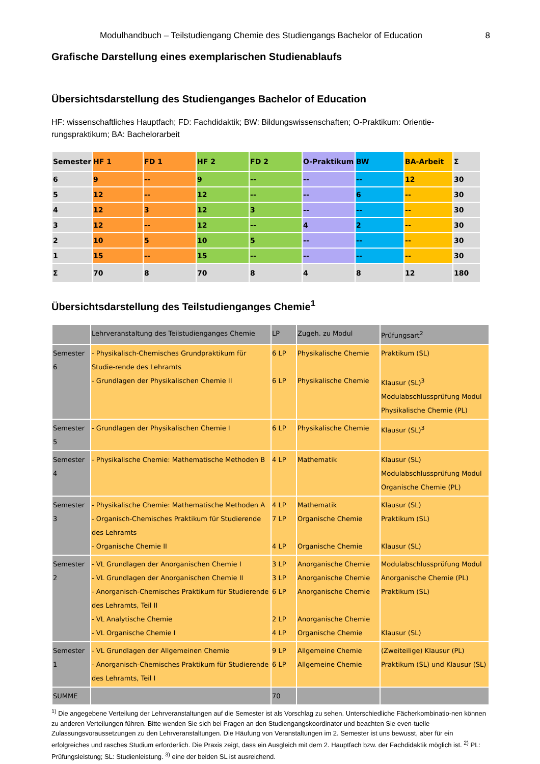Modulhandbuch – Teilstudiengang Chemie des Studiengangs Bachelor of Education 8
Grafische Darstellung eines exemplarischen Studienablaufs
Übersichtsdarstellung des Studienganges Bachelor of Education
HF: wissenschaftliches Hauptfach; FD: Fachdidaktik; BW: Bildungswissenschaften; O-Praktikum: Orientie-rungspraktikum; BA: Bachelorarbeit
| Semester | HF 1 | FD 1 | HF 2 | FD 2 | O-Praktikum | BW | BA-Arbeit | Σ |
| --- | --- | --- | --- | --- | --- | --- | --- | --- |
| 6 | 9 | -- | 9 | -- | -- | -- | 12 | 30 |
| 5 | 12 | -- | 12 | -- | -- | 6 | -- | 30 |
| 4 | 12 | 3 | 12 | 3 | -- | -- | -- | 30 |
| 3 | 12 | -- | 12 | -- | 4 | 2 | -- | 30 |
| 2 | 10 | 5 | 10 | 5 | -- | -- | -- | 30 |
| 1 | 15 | -- | 15 | -- | -- | -- | -- | 30 |
| Σ | 70 | 8 | 70 | 8 | 4 | 8 | 12 | 180 |
Übersichtsdarstellung des Teilstudienganges Chemie<sup>1</sup>
| | Lehrveranstaltung des Teilstudienganges Chemie | LP | Zugeh. zu Modul | Prüfungsart<sup>2</sup> |
| --- | --- | --- | --- | --- |
| Semester 6 | - Physikalisch-Chemisches Grundpraktikum für Studie-rende des Lehramts - Grundlagen der Physikalischen Chemie II | 6 LP 6 LP | Physikalische Chemie Physikalische Chemie | Praktikum (SL) Klausur (SL)<sup>3</sup> Modulabschlussprüfung Modul Physikalische Chemie (PL) |
| Semester 5 | - Grundlagen der Physikalischen Chemie I | 6 LP | Physikalische Chemie | Klausur (SL)<sup>3</sup> |
| Semester 4 | - Physikalische Chemie: Mathematische Methoden B | 4 LP | Mathematik | Klausur (SL) Modulabschlussprüfung Modul Organische Chemie (PL) |
| Semester 3 | - Physikalische Chemie: Mathematische Methoden A - Organisch-Chemisches Praktikum für Studierende des Lehramts - Organische Chemie II | 4 LP 7 LP 4 LP | Mathematik Organische Chemie Organische Chemie | Klausur (SL) Praktikum (SL) Klausur (SL) |
| Semester 2 | - VL Grundlagen der Anorganischen Chemie I - VL Grundlagen der Anorganischen Chemie II - Anorganisch-Chemisches Praktikum für Studierende des Lehramts, Teil II - VL Analytische Chemie - VL Organische Chemie I | 3 LP 3 LP 6 LP 2 LP 4 LP | Anorganische Chemie Anorganische Chemie Anorganische Chemie Anorganische Chemie Organische Chemie | Modulabschlussprüfung Modul Anorganische Chemie (PL) Praktikum (SL) Klausur (SL) |
| Semester 1 | - VL Grundlagen der Allgemeinen Chemie - Anorganisch-Chemisches Praktikum für Studierende des Lehramts, Teil I | 9 LP 6 LP | Allgemeine Chemie Allgemeine Chemie | (Zweiteilige) Klausur (PL) Praktikum (SL) und Klausur (SL) |
| SUMME | | 70 | | |
<sup>1)</sup> Die angegebene Verteilung der Lehrveranstaltungen auf die Semester ist als Vorschlag zu sehen. Unterschiedliche Fächerkombinatio-nen können zu anderen Verteilungen führen. Bitte wenden Sie sich bei Fragen an den Studiengangskoordinator und beachten Sie even-tuelle Zulassungsvoraussetzungen zu den Lehrveranstaltungen. Die Häufung von Veranstaltungen im 2. Semester ist uns bewusst, aber für ein erfolgreiches und rasches Studium erforderlich. Die Praxis zeigt, dass ein Ausgleich mit dem 2. Hauptfach bzw. der Fachdidaktik möglich ist. <sup>2)</sup> PL: Prüfungsleistung; SL: Studienleistung. <sup>3)</sup> eine der beiden SL ist ausreichend.